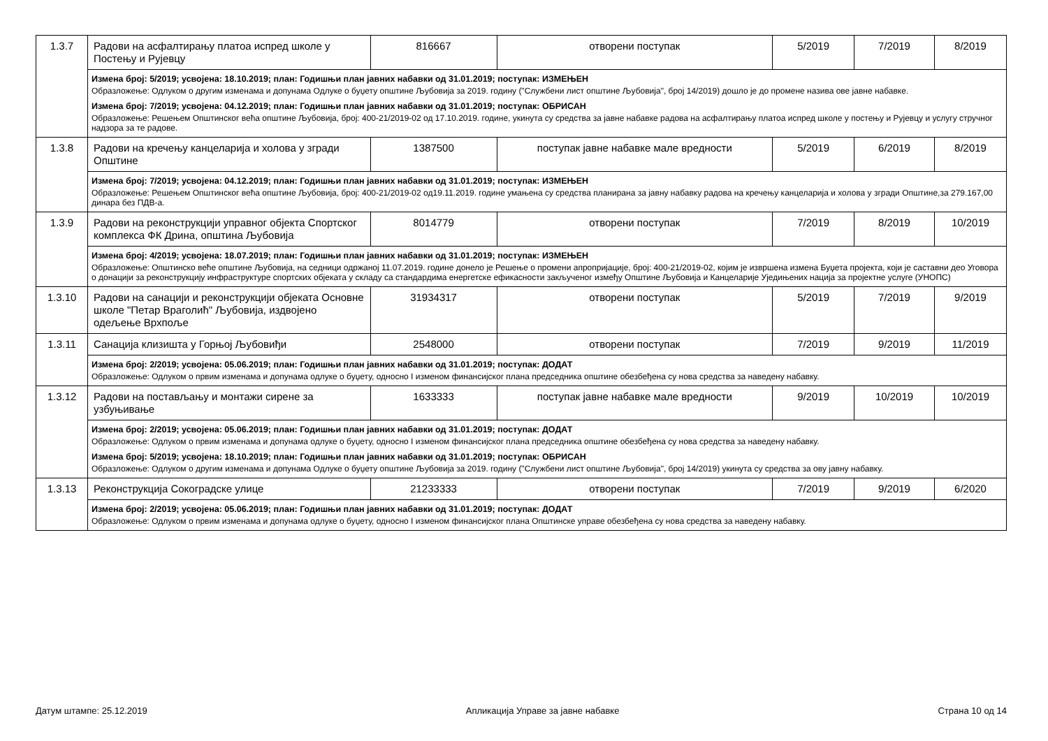| 1.3.7 | Радови на асфалтирању платоа испред школе у Постењу и Рујевцу | 816667 | отворени поступак | 5/2019 | 7/2019 | 8/2019 |
| | Измена број: 5/2019; усвојена: 18.10.2019; план: Годишњи план јавних набавки од 31.01.2019; поступак: ИЗМЕЊЕН Образложење: Одлуком о другим изменама и допунама Одлуке о буџету општине Љубовија за 2019. годину ("Службени лист општине Љубовија", број 14/2019) дошло је до промене назива ове јавне набавке. Измена број: 7/2019; усвојена: 04.12.2019; план: Годишњи план јавних набавки од 31.01.2019; поступак: ОБРИСАН Образложење: Решењем Општинског већа општине Љубовија, број: 400-21/2019-02 од 17.10.2019. године, укинута су средства за јавне набавке радова на асфалтирању платоа испред школе у постењу и Рујевцу и услугу стручног надзора за те радове. | | | | | |
| 1.3.8 | Радови на кречењу канцеларија и холова у згради Општине | 1387500 | поступак јавне набавке мале вредности | 5/2019 | 6/2019 | 8/2019 |
| | Измена број: 7/2019; усвојена: 04.12.2019; план: Годишњи план јавних набавки од 31.01.2019; поступак: ИЗМЕЊЕН Образложење: Решењем Општинског већа општине Љубовија, број: 400-21/2019-02 од19.11.2019. године умањена су средства планирана за јавну набавку радова на кречењу канцеларија и холова у згради Општине,за 279.167,00 динара без ПДВ-а. | | | | | |
| 1.3.9 | Радови на реконструкцији управног објекта Спортског комплекса ФК Дрина, општина Љубовија | 8014779 | отворени поступак | 7/2019 | 8/2019 | 10/2019 |
| | Измена број: 4/2019; усвојена: 18.07.2019; план: Годишњи план јавних набавки од 31.01.2019; поступак: ИЗМЕЊЕН Образложење: Општинско веће општине Љубовија, на седници одржаној 11.07.2019. године донело је Решење о промени апропријације, број: 400-21/2019-02, којим је извршена измена Буџета пројекта, који је саставни део Уговора о донацији за реконструкцију инфраструктуре спортских објеката у складу са стандардима енергетске ефикасности закљученог између Општине Љубовија и Канцеларије Уједињених нација за пројектне услуге (УНОПС) | | | | | |
| 1.3.10 | Радови на санацији и реконструкцији објеката Основне школе "Петар Враголић" Љубовија, издвојено одељење Врхпоље | 31934317 | отворени поступак | 5/2019 | 7/2019 | 9/2019 |
| 1.3.11 | Санација клизишта у Горњој Љубовиђи | 2548000 | отворени поступак | 7/2019 | 9/2019 | 11/2019 |
| | Измена број: 2/2019; усвојена: 05.06.2019; план: Годишњи план јавних набавки од 31.01.2019; поступак: ДОДАТ Образложење: Одлуком о првим изменама и допунама одлуке о буџету, односно I изменом финансијског плана председника општине обезбеђена су нова средства за наведену набавку. | | | | | |
| 1.3.12 | Радови на постављању и монтажи сирене за узбуњивање | 1633333 | поступак јавне набавке мале вредности | 9/2019 | 10/2019 | 10/2019 |
| | Измена број: 2/2019; усвојена: 05.06.2019; план: Годишњи план јавних набавки од 31.01.2019; поступак: ДОДАТ Образложење: Одлуком о првим изменама и допунама одлуке о буџету, односно I изменом финансијског плана председника општине обезбеђена су нова средства за наведену набавку. Измена број: 5/2019; усвојена: 18.10.2019; план: Годишњи план јавних набавки од 31.01.2019; поступак: ОБРИСАН Образложење: Одлуком о другим изменама и допунама Одлуке о буџету општине Љубовија за 2019. годину ("Службени лист општине Љубовија", број 14/2019) укинута су средства за ову јавну набавку. | | | | | |
| 1.3.13 | Реконструкција Сокоградске улице | 21233333 | отворени поступак | 7/2019 | 9/2019 | 6/2020 |
| | Измена број: 2/2019; усвојена: 05.06.2019; план: Годишњи план јавних набавки од 31.01.2019; поступак: ДОДАТ Образложење: Одлуком о првим изменама и допунама одлуке о буџету, односно I изменом финансијског плана Општинске управе обезбеђена су нова средства за наведену набавку. | | | | | |
Датум штампе: 25.12.2019 Апликација Управе за јавне набавке Страна 10 од 14